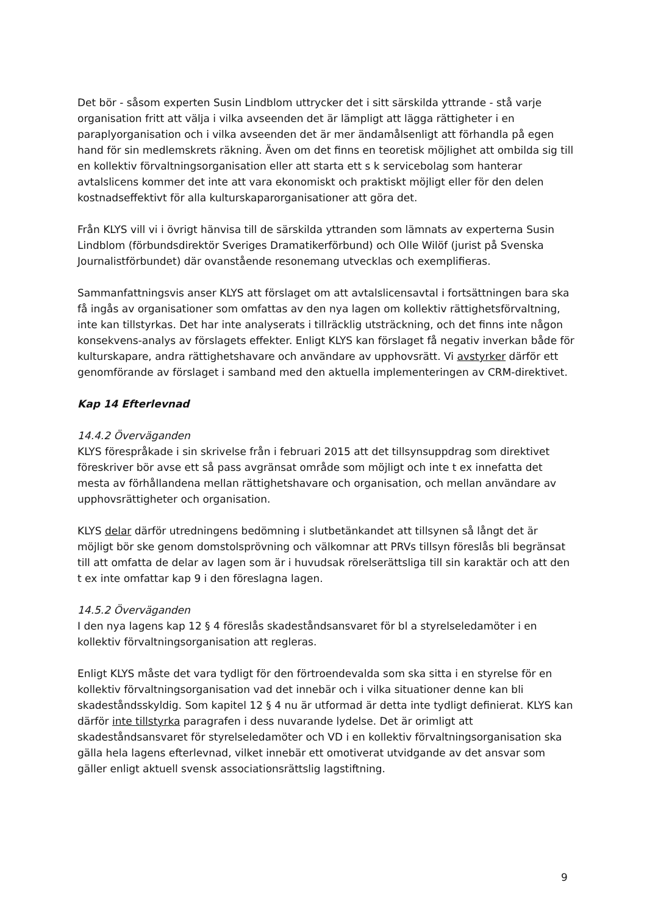Det bör - såsom experten Susin Lindblom uttrycker det i sitt särskilda yttrande - stå varje organisation fritt att välja i vilka avseenden det är lämpligt att lägga rättigheter i en paraplyorganisation och i vilka avseenden det är mer ändamålsenligt att förhandla på egen hand för sin medlemskrets räkning. Även om det finns en teoretisk möjlighet att ombilda sig till en kollektiv förvaltningsorganisation eller att starta ett s k servicebolag som hanterar avtalslicens kommer det inte att vara ekonomiskt och praktiskt möjligt eller för den delen kostnadseffektivt för alla kulturskaparorganisationer att göra det.
Från KLYS vill vi i övrigt hänvisa till de särskilda yttranden som lämnats av experterna Susin Lindblom (förbundsdirektör Sveriges Dramatikerförbund) och Olle Wilöf (jurist på Svenska Journalistförbundet) där ovanstående resonemang utvecklas och exemplifieras.
Sammanfattningsvis anser KLYS att förslaget om att avtalslicensavtal i fortsättningen bara ska få ingås av organisationer som omfattas av den nya lagen om kollektiv rättighetsförvaltning, inte kan tillstyrkas. Det har inte analyserats i tillräcklig utsträckning, och det finns inte någon konsekvens-analys av förslagets effekter. Enligt KLYS kan förslaget få negativ inverkan både för kulturskapare, andra rättighetshavare och användare av upphovsrätt. Vi avstyrker därför ett genomförande av förslaget i samband med den aktuella implementeringen av CRM-direktivet.
Kap 14 Efterlevnad
14.4.2 Överväganden
KLYS förespråkade i sin skrivelse från i februari 2015 att det tillsynsuppdrag som direktivet föreskriver bör avse ett så pass avgränsat område som möjligt och inte t ex innefatta det mesta av förhållandena mellan rättighetshavare och organisation, och mellan användare av upphovsrättigheter och organisation.
KLYS delar därför utredningens bedömning i slutbetänkandet att tillsynen så långt det är möjligt bör ske genom domstolsprövning och välkomnar att PRVs tillsyn föreslås bli begränsat till att omfatta de delar av lagen som är i huvudsak rörelserättsliga till sin karaktär och att den t ex inte omfattar kap 9 i den föreslagna lagen.
14.5.2 Överväganden
I den nya lagens kap 12 § 4 föreslås skadeståndsansvaret för bl a styrelseledamöter i en kollektiv förvaltningsorganisation att regleras.
Enligt KLYS måste det vara tydligt för den förtroendevalda som ska sitta i en styrelse för en kollektiv förvaltningsorganisation vad det innebär och i vilka situationer denne kan bli skadeståndsskyldig. Som kapitel 12 § 4 nu är utformad är detta inte tydligt definierat. KLYS kan därför inte tillstyrka paragrafen i dess nuvarande lydelse. Det är orimligt att skadeståndsansvaret för styrelseledamöter och VD i en kollektiv förvaltningsorganisation ska gälla hela lagens efterlevnad, vilket innebär ett omotiverat utvidgande av det ansvar som gäller enligt aktuell svensk associationsrättslig lagstiftning.
9